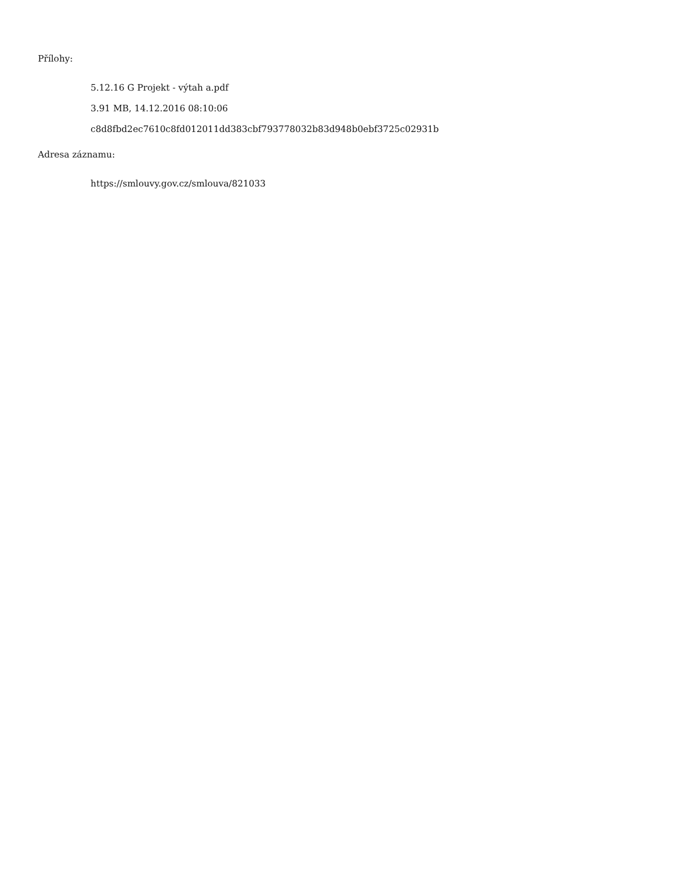Přílohy:
5.12.16 G Projekt - výtah a.pdf
3.91 MB, 14.12.2016 08:10:06
c8d8fbd2ec7610c8fd012011dd383cbf793778032b83d948b0ebf3725c02931b
Adresa záznamu:
https://smlouvy.gov.cz/smlouva/821033